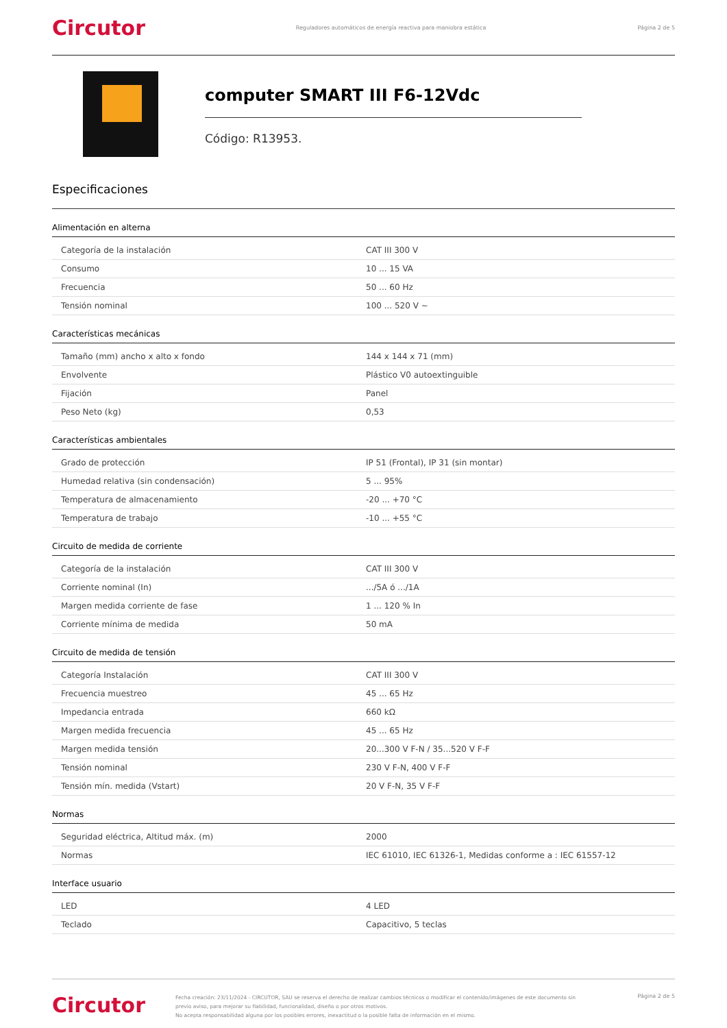Circutor
Reguladores automáticos de energía reactiva para maniobra estática
Página 2 de 5
computer SMART III F6-12Vdc
Código: R13953.
Especificaciones
Alimentación en alterna
| Categoría de la instalación | CAT III 300 V |
| Consumo | 10 ... 15 VA |
| Frecuencia | 50 ... 60 Hz |
| Tensión nominal | 100 ... 520 V ~ |
Características mecánicas
| Tamaño (mm) ancho x alto x fondo | 144 x 144 x 71 (mm) |
| Envolvente | Plástico V0 autoextinguible |
| Fijación | Panel |
| Peso Neto (kg) | 0,53 |
Características ambientales
| Grado de protección | IP 51 (Frontal), IP 31 (sin montar) |
| Humedad relativa (sin condensación) | 5 ... 95% |
| Temperatura de almacenamiento | -20 ... +70 °C |
| Temperatura de trabajo | -10 ... +55 °C |
Circuito de medida de corriente
| Categoría de la instalación | CAT III 300 V |
| Corriente nominal (In) | .../5A ó .../1A |
| Margen medida corriente de fase | 1 ... 120 % In |
| Corriente mínima de medida | 50 mA |
Circuito de medida de tensión
| Categoría Instalación | CAT III 300 V |
| Frecuencia muestreo | 45 ... 65 Hz |
| Impedancia entrada | 660 kΩ |
| Margen medida frecuencia | 45 ... 65 Hz |
| Margen medida tensión | 20...300 V F-N / 35...520 V F-F |
| Tensión nominal | 230 V F-N, 400 V F-F |
| Tensión mín. medida (Vstart) | 20 V F-N, 35 V F-F |
Normas
| Seguridad eléctrica, Altitud máx. (m) | 2000 |
| Normas | IEC 61010, IEC 61326-1, Medidas conforme a : IEC 61557-12 |
Interface usuario
| LED | 4 LED |
| Teclado | Capacitivo, 5 teclas |
Circutor
Fecha creación: 23/11/2024 - CIRCUTOR, SAU se reserva el derecho de realizar cambios técnicos o modificar el contenido/imágenes de este documento sin previo aviso, para mejorar su fiabilidad, funcionalidad, diseño o por otros motivos.
No acepta responsabilidad alguna por los posibles errores, inexactitud o la posible falta de información en el mismo.
Página 2 de 5